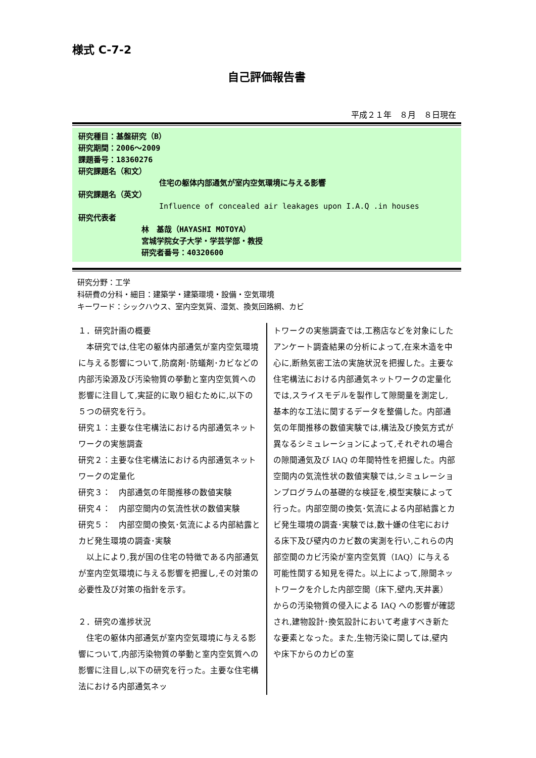様式 C-7-2
自己評価報告書
平成２１年　８月　８日現在
研究種目：基盤研究（B）
研究期間：2006～2009
課題番号：18360276
研究課題名（和文）
住宅の躯体内部通気が室内空気環境に与える影響
研究課題名（英文）
Influence of concealed air leakages upon I.A.Q .in houses
研究代表者
林　基哉（HAYASHI MOTOYA）
宮城学院女子大学・学芸学部・教授
研究者番号：40320600
研究分野：工学
科研費の分科・細目：建築学・建築環境・設備・空気環境
キーワード：シックハウス、室内空気質、湿気、換気回路網、カビ
１．研究計画の概要
　本研究では,住宅の躯体内部通気が室内空気環境に与える影響について,防腐剤･防蟻剤･カビなどの内部汚染源及び汚染物質の挙動と室内空気質への影響に注目して,実証的に取り組むために,以下の５つの研究を行う。
研究１：主要な住宅構法における内部通気ネットワークの実態調査
研究２：主要な住宅構法における内部通気ネットワークの定量化
研究３：　内部通気の年間推移の数値実験
研究４：　内部空間内の気流性状の数値実験
研究５：　内部空間の換気･気流による内部結露とカビ発生環境の調査･実験
　以上により,我が国の住宅の特徴である内部通気が室内空気環境に与える影響を把握し,その対策の必要性及び対策の指針を示す。
２．研究の進捗状況
　住宅の躯体内部通気が室内空気環境に与える影響について,内部汚染物質の挙動と室内空気質への影響に注目し,以下の研究を行った。主要な住宅構法における内部通気ネッ
トワークの実態調査では,工務店などを対象にしたアンケート調査結果の分析によって,在来木造を中心に,断熱気密工法の実施状況を把握した。主要な住宅構法における内部通気ネットワークの定量化では,スライスモデルを製作して隙間量を測定し,基本的な工法に関するデータを整備した。内部通気の年間推移の数値実験では,構法及び換気方式が異なるシミュレーションによって,それぞれの場合の隙間通気及び IAQ の年間特性を把握した。内部空間内の気流性状の数値実験では,シミュレーションプログラムの基礎的な検証を,模型実験によって行った。内部空間の換気･気流による内部結露とカビ発生環境の調査･実験では,数十嫌の住宅における床下及び壁内のカビ数の実測を行い,これらの内部空間のカビ汚染が室内空気質（IAQ）に与える可能性関する知見を得た。以上によって,隙間ネットワークを介した内部空間（床下,壁内,天井裏）からの汚染物質の侵入による IAQ への影響が確認され,建物設計･換気設計において考慮すべき新たな要素となった。また,生物汚染に関しては,壁内や床下からのカビの室